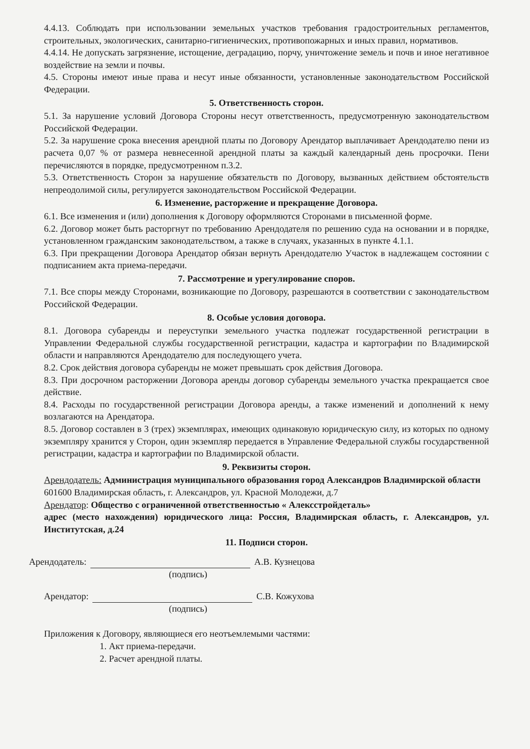4.4.13. Соблюдать при использовании земельных участков требования градостроительных регламентов, строительных, экологических, санитарно-гигиенических, противопожарных и иных правил, нормативов.
4.4.14. Не допускать загрязнение, истощение, деградацию, порчу, уничтожение земель и почв и иное негативное воздействие на земли и почвы.
4.5. Стороны имеют иные права и несут иные обязанности, установленные законодательством Российской Федерации.
5. Ответственность сторон.
5.1. За нарушение условий Договора Стороны несут ответственность, предусмотренную законодательством Российской Федерации.
5.2. За нарушение срока внесения арендной платы по Договору Арендатор выплачивает Арендодателю пени из расчета 0,07 % от размера невнесенной арендной платы за каждый календарный день просрочки. Пени перечисляются в порядке, предусмотренном п.3.2.
5.3. Ответственность Сторон за нарушение обязательств по Договору, вызванных действием обстоятельств непреодолимой силы, регулируется законодательством Российской Федерации.
6. Изменение, расторжение и прекращение Договора.
6.1. Все изменения и (или) дополнения к Договору оформляются Сторонами в письменной форме.
6.2. Договор может быть расторгнут по требованию Арендодателя по решению суда на основании и в порядке, установленном гражданским законодательством, а также в случаях, указанных в пункте 4.1.1.
6.3. При прекращении Договора Арендатор обязан вернуть Арендодателю Участок в надлежащем состоянии с подписанием акта приема-передачи.
7. Рассмотрение и урегулирование споров.
7.1. Все споры между Сторонами, возникающие по Договору, разрешаются в соответствии с законодательством Российской Федерации.
8. Особые условия договора.
8.1. Договора субаренды и переуступки земельного участка подлежат государственной регистрации в Управлении Федеральной службы государственной регистрации, кадастра и картографии по Владимирской области и направляются Арендодателю для последующего учета.
8.2. Срок действия договора субаренды не может превышать срок действия Договора.
8.3. При досрочном расторжении Договора аренды договор субаренды земельного участка прекращается свое действие.
8.4. Расходы по государственной регистрации Договора аренды, а также изменений и дополнений к нему возлагаются на Арендатора.
8.5. Договор составлен в 3 (трех) экземплярах, имеющих одинаковую юридическую силу, из которых по одному экземпляру хранится у Сторон, один экземпляр передается в Управление Федеральной службы государственной регистрации, кадастра и картографии по Владимирской области.
9. Реквизиты сторон.
Арендодатель: Администрация муниципального образования город Александров Владимирской области
601600 Владимирская область, г. Александров, ул. Красной Молодежи, д.7
Арендатор: Общество с ограниченной ответственностью « Алексстройдеталь»
адрес (место нахождения) юридического лица: Россия, Владимирская область, г. Александров, ул. Институтская, д.24
11. Подписи сторон.
Арендодатель: А.В. Кузнецова
(подпись)
Арендатор: С.В. Кожухова
(подпись)
Приложения к Договору, являющиеся его неотъемлемыми частями:
1. Акт приема-передачи.
2. Расчет арендной платы.